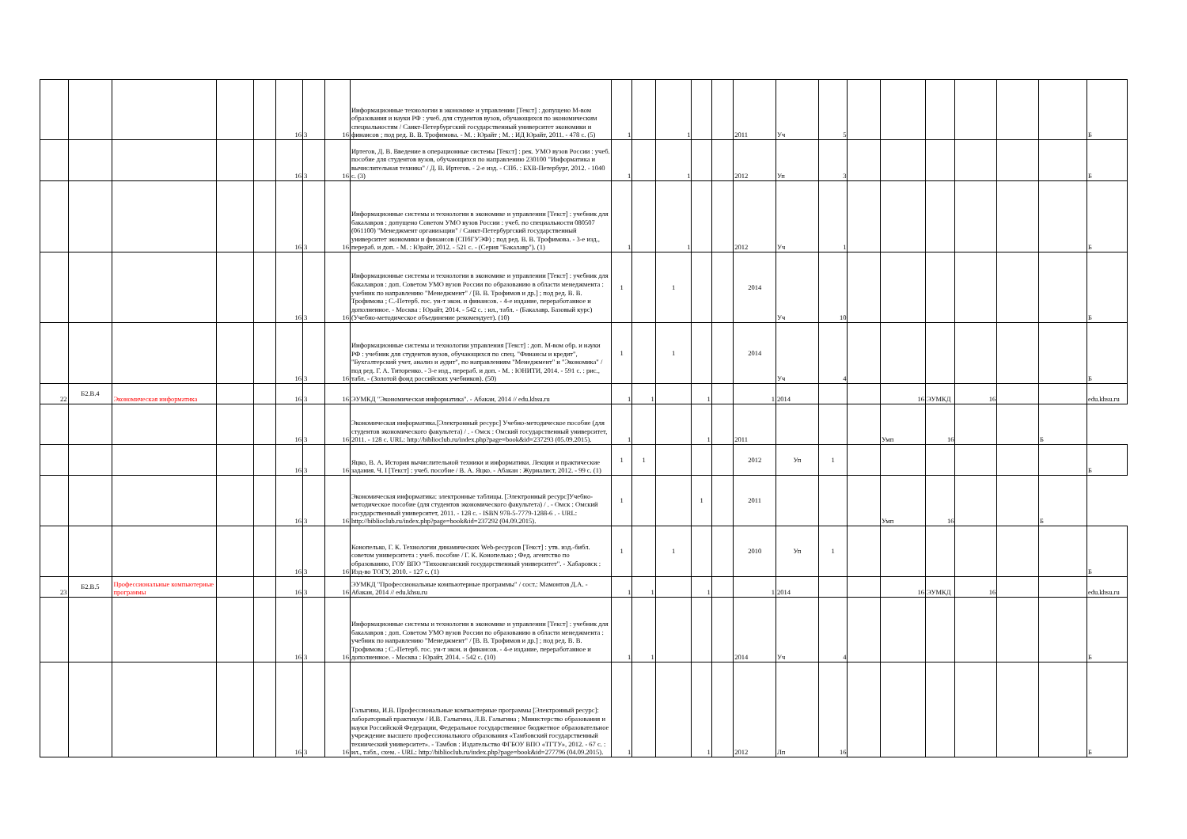| | | | | | 16 | 3 | 16 | Информационные технологии в экономике и управлении [Текст] : допущено М-вом образования и науки РФ : учеб. для студентов вузов, обучающихся по экономическим специальностям / Санкт-Петербургский государственный университет экономики и финансов ; под ред. В. В. Трофимова. - М. : Юрайт ; М. : ИД Юрайт, 2011. - 478 с. (5) | 1 | | 1 | | | 2011 | Уч | 5 | | | | | | | Б |
| | | | | | 16 | 3 | 16 | Иртегов, Д. В. Введение в операционные системы [Текст] : рек. УМО вузов России : учеб. пособие для студентов вузов, обучающихся по направлению 230100 "Информатика и вычислительная техника" / Д. В. Иртегов. - 2-е изд. - СПб. : БХВ-Петербург, 2012. - 1040 с. (3) | 1 | | 1 | | | 2012 | Уп | 3 | | | | | | | Б |
| | | | | | 16 | 3 | 16 | Информационные системы и технологии в экономике и управлении [Текст] : учебник для бакалавров : допущено Советом УМО вузов России : учеб. по специальности 080507 (061100) "Менеджмент организации" / Санкт-Петербургский государственный университет экономики и финансов (СПбГУЭФ) ; под ред. В. В. Трофимова. - 3-е изд., перераб. и доп. - М. : Юрайт, 2012. - 521 с. - (Серия "Бакалавр"). (1) | 1 | | 1 | | | 2012 | Уч | 1 | | | | | | | Б |
| | | | | | 16 | 3 | 16 | Информационные системы и технологии в экономике и управлении [Текст] : учебник для бакалавров : доп. Советом УМО вузов России по образованию в области менеджмента : учебник по направлению "Менеджмент" / [В. В. Трофимов и др.] ; под ред. В. В. Трофимова ; С.-Петерб. гос. ун-т экон. и финансов. - 4-е издание, переработанное и дополненное. - Москва : Юрайт, 2014. - 542 с. : ил., табл. - (Бакалавр. Базовый курс) (Учебно-методическое объединение рекомендует). (10) | 1 | | 1 | | | 2014 | Уч | 10 | | | | | | | Б |
| | | | | | 16 | 3 | 16 | Информационные системы и технологии управления [Текст] : доп. М-вом обр. и науки РФ : учебник для студентов вузов, обучающихся по спец. "Финансы и кредит", "Бухгалтерский учет, анализ и аудит", по направлениям "Менеджмент" и "Экономика" / под ред. Г. А. Титоренко. - 3-е изд., перераб. и доп. - М. : ЮНИТИ, 2014. - 591 с. : рис., табл. - (Золотой фонд российских учебников). (50) | 1 | | 1 | | | 2014 | Уч | 4 | | | | | | | Б |
| 22 | Б2.В.4 | Экономическая информатика | | | 16 | 3 | 16 | ЭУМКД "Экономическая информатика". - Абакан, 2014 // edu.khsu.ru | 1 | 1 | | 1 | | 1 | 2014 | | | 16 | ЭУМКД | 16 | | | edu.khsu.ru |
| | | | | | 16 | 3 | 16 | Экономическая информатика.[Электронный ресурс] Учебно-методическое пособие (для студентов экономического факультета) / . - Омск : Омский государственный университет, 2011. - 128 с. URL: http://biblioclub.ru/index.php?page=book&id=237293 (05.09.2015). | 1 | | | 1 | | 2011 | | | | Умп | 16 | | | Б | |
| | | | | | 16 | 3 | 16 | Яцко, В. А. История вычислительной техники и информатики. Лекции и практические задания. Ч. I [Текст] : учеб. пособие / В. А. Яцко. - Абакан : Журналист, 2012. - 99 с. (1) | 1 | 1 | | | | 2012 | Уп | 1 | | | | | | | Б |
| | | | | | 16 | 3 | 16 | Экономическая информатика: электронные таблицы. [Электронный ресурс]Учебно-методическое пособие (для студентов экономического факультета) / . - Омск : Омский государственный университет, 2011. - 128 с. - ISBN 978-5-7779-1288-6 . - URL: http://biblioclub.ru/index.php?page=book&id=237292 (04.09.2015). | 1 | | | 1 | | 2011 | | | | Умп | 16 | | | Б | |
| | | | | | 16 | 3 | 16 | Конопелько, Г. К. Технологии динамических Web-ресурсов [Текст] : утв. изд.-библ. советом университета : учеб. пособие / Г. К. Конопелько ; Фед. агентство по образованию, ГОУ ВПО "Тихоокеанский государственный университет". - Хабаровск : Изд-во ТОГУ, 2010. - 127 с. (1) | 1 | | 1 | | | 2010 | Уп | 1 | | | | | | | Б |
| 23 | Б2.В.5 | Профессиональные компьютерные программы | | | 16 | 3 | 16 | ЭУМКД "Профессиональные компьютерные программы" / сост.: Мамонтов Д.А. - Абакан, 2014 // edu.khsu.ru | 1 | 1 | | 1 | | 1 | 2014 | | | 16 | ЭУМКД | 16 | | | edu.khsu.ru |
| | | | | | 16 | 3 | 16 | Информационные системы и технологии в экономике и управлении [Текст] : учебник для бакалавров : доп. Советом УМО вузов России по образованию в области менеджмента : учебник по направлению "Менеджмент" / [В. В. Трофимов и др.] ; под ред. В. В. Трофимова ; С.-Петерб. гос. ун-т экон. и финансов. - 4-е издание, переработанное и дополненное. - Москва : Юрайт, 2014. - 542 с. (10) | 1 | 1 | | | | 2014 | Уч | 4 | | | | | | | Б |
| | | | | | 16 | 3 | 16 | Галыгина, И.В. Профессиональные компьютерные программы [Электронный ресурс]: лабораторный практикум / И.В. Галыгина, Л.В. Галыгина ; Министерство образования и науки Российской Федерации, Федеральное государственное бюджетное образовательное учреждение высшего профессионального образования «Тамбовский государственный технический университет». - Тамбов : Издательство ФГБОУ ВПО «ТГТУ», 2012. - 67 с. : ил., табл., схем. - URL: http://biblioclub.ru/index.php?page=book&id=277796 (04.09.2015). | 1 | | | 1 | | 2012 | Лп | 16 | | | | | | | Б |